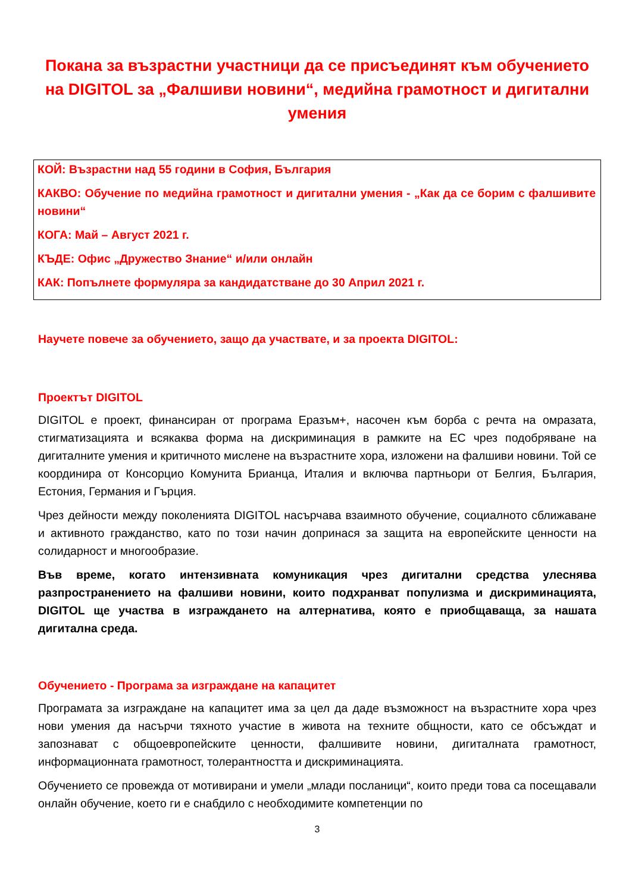Покана за възрастни участници да се присъединят към обучението на DIGITOL за „Фалшиви новини“, медийна грамотност и дигитални умения
КОЙ: Възрастни над 55 години в София, България
КАКВО: Обучение по медийна грамотност и дигитални умения - „Как да се борим с фалшивите новини“
КОГА: Май – Август 2021 г.
КЪДЕ: Офис „Дружество Знание“ и/или онлайн
КАК: Попълнете формуляра за кандидатстване до 30 Април 2021 г.
Научете повече за обучението, защо да участвате, и за проекта DIGITOL:
Проектът DIGITOL
DIGITOL е проект, финансиран от програма Еразъм+, насочен към борба с речта на омразата, стигматизацията и всякаква форма на дискриминация в рамките на ЕС чрез подобряване на дигиталните умения и критичното мислене на възрастните хора, изложени на фалшиви новини. Той се координира от Консорцио Комунита Брианца, Италия и включва партньори от Белгия, България, Естония, Германия и Гърция.
Чрез дейности между поколенията DIGITOL насърчава взаимното обучение, социалното сближаване и активното гражданство, като по този начин допринася за защита на европейските ценности на солидарност и многообразие.
Във време, когато интензивната комуникация чрез дигитални средства улеснява разпространението на фалшиви новини, които подхранват популизма и дискриминацията, DIGITOL ще участва в изграждането на алтернатива, която е приобщаваща, за нашата дигитална среда.
Обучението - Програма за изграждане на капацитет
Програмата за изграждане на капацитет има за цел да даде възможност на възрастните хора чрез нови умения да насърчи тяхното участие в живота на техните общности, като се обсъждат и запознават с общоевропейските ценности, фалшивите новини, дигиталната грамотност, информационната грамотност, толерантността и дискриминацията.
Обучението се провежда от мотивирани и умели „млади посланици“, които преди това са посещавали онлайн обучение, което ги е снабдило с необходимите компетенции по
3